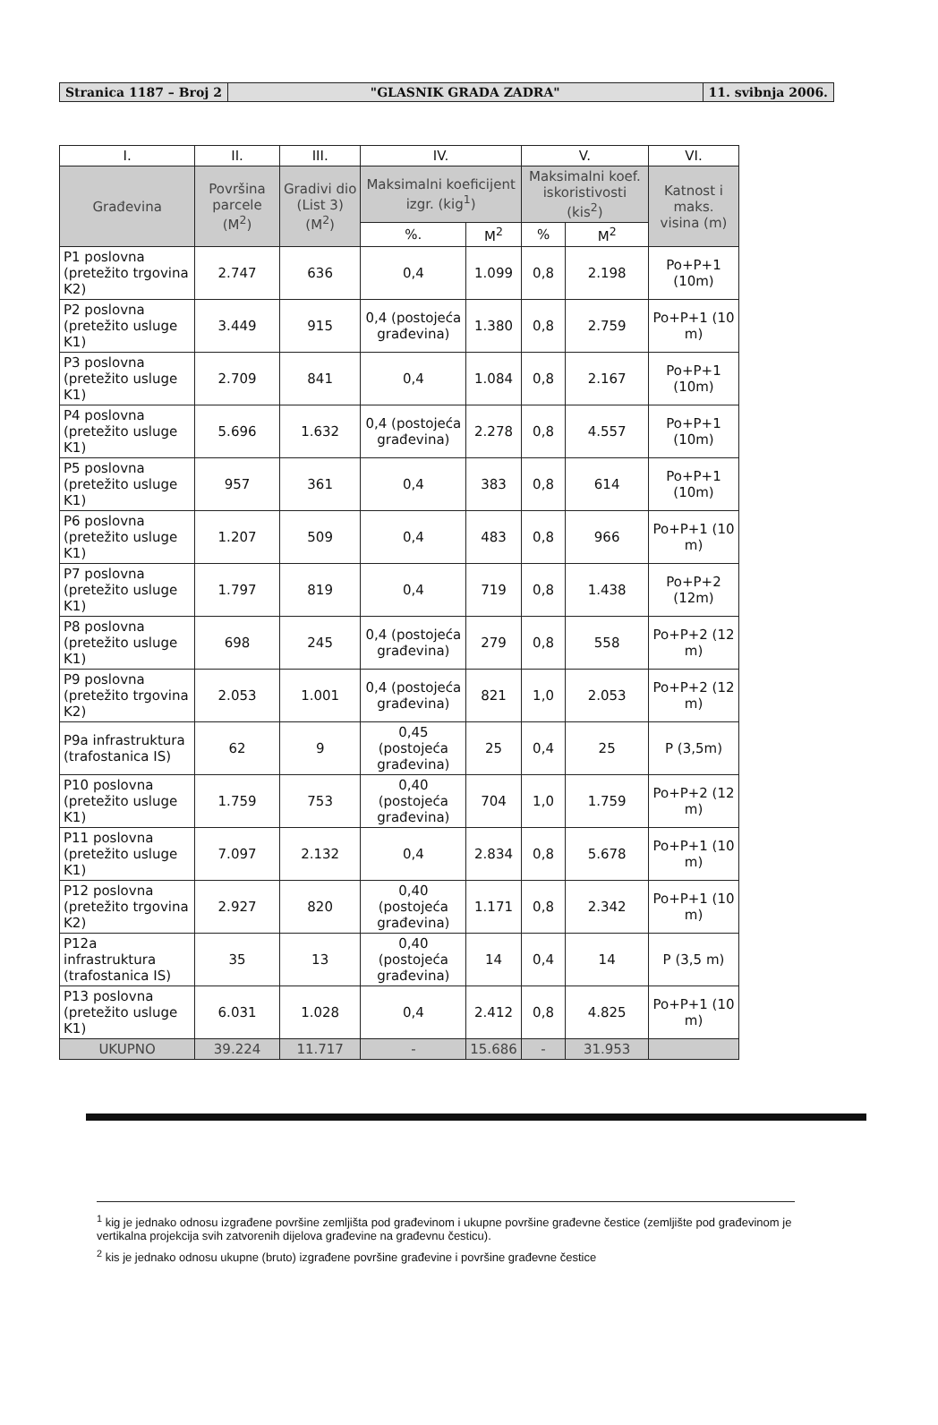Stranica 1187 – Broj 2 "GLASNIK GRADA ZADRA" 11. svibnja 2006.
| I. | II. | III. | IV. | | V. | | VI. |
| --- | --- | --- | --- | --- | --- | --- | --- |
| Građevina | Površina parcele (M<sup>2</sup>) | Gradivi dio (List 3) (M<sup>2</sup>) | Maksimalni koeficijent izgr. (kig<sup>1</sup>) | | Maksimalni koef. iskoristivosti (kis<sup>2</sup>) | | Katnost i maks. visina (m) |
| | | | %. | M<sup>2</sup> | % | M<sup>2</sup> | |
| P1 poslovna (pretežito trgovina K2) | 2.747 | 636 | 0,4 | 1.099 | 0,8 | 2.198 | Po+P+1 (10m) |
| P2 poslovna (pretežito usluge K1) | 3.449 | 915 | 0,4 (postojeća građevina) | 1.380 | 0,8 | 2.759 | Po+P+1 (10 m) |
| P3 poslovna (pretežito usluge K1) | 2.709 | 841 | 0,4 | 1.084 | 0,8 | 2.167 | Po+P+1 (10m) |
| P4 poslovna (pretežito usluge K1) | 5.696 | 1.632 | 0,4 (postojeća građevina) | 2.278 | 0,8 | 4.557 | Po+P+1 (10m) |
| P5 poslovna (pretežito usluge K1) | 957 | 361 | 0,4 | 383 | 0,8 | 614 | Po+P+1 (10m) |
| P6 poslovna (pretežito usluge K1) | 1.207 | 509 | 0,4 | 483 | 0,8 | 966 | Po+P+1 (10 m) |
| P7 poslovna (pretežito usluge K1) | 1.797 | 819 | 0,4 | 719 | 0,8 | 1.438 | Po+P+2 (12m) |
| P8 poslovna (pretežito usluge K1) | 698 | 245 | 0,4 (postojeća građevina) | 279 | 0,8 | 558 | Po+P+2 (12 m) |
| P9 poslovna (pretežito trgovina K2) | 2.053 | 1.001 | 0,4 (postojeća građevina) | 821 | 1,0 | 2.053 | Po+P+2 (12 m) |
| P9a infrastruktura (trafostanica IS) | 62 | 9 | 0,45 (postojeća građevina) | 25 | 0,4 | 25 | P (3,5m) |
| P10 poslovna (pretežito usluge K1) | 1.759 | 753 | 0,40 (postojeća građevina) | 704 | 1,0 | 1.759 | Po+P+2 (12 m) |
| P11 poslovna (pretežito usluge K1) | 7.097 | 2.132 | 0,4 | 2.834 | 0,8 | 5.678 | Po+P+1 (10 m) |
| P12 poslovna (pretežito trgovina K2) | 2.927 | 820 | 0,40 (postojeća građevina) | 1.171 | 0,8 | 2.342 | Po+P+1 (10 m) |
| P12a infrastruktura (trafostanica IS) | 35 | 13 | 0,40 (postojeća građevina) | 14 | 0,4 | 14 | P (3,5 m) |
| P13 poslovna (pretežito usluge K1) | 6.031 | 1.028 | 0,4 | 2.412 | 0,8 | 4.825 | Po+P+1 (10 m) |
| UKUPNO | 39.224 | 11.717 | - | 15.686 | - | 31.953 | |
<sup>1</sup> kig je jednako odnosu izgrađene površine zemljišta pod građevinom i ukupne površine građevne čestice (zemljište pod građevinom je vertikalna projekcija svih zatvorenih dijelova građevine na građevnu česticu).
<sup>2</sup> kis je jednako odnosu ukupne (bruto) izgrađene površine građevine i površine građevne čestice